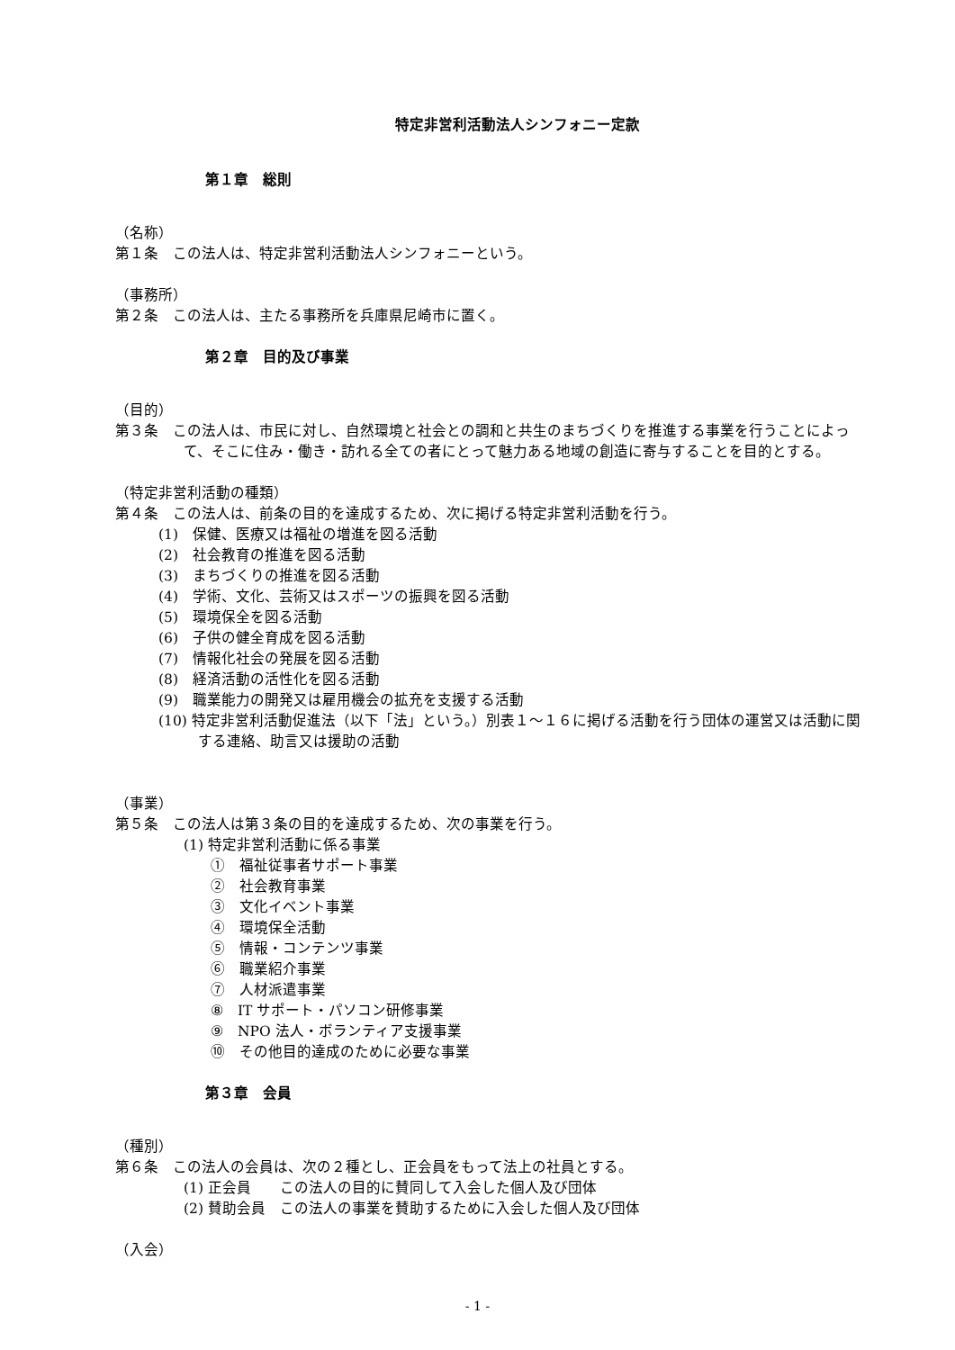特定非営利活動法人シンフォニー定款
第１章　総則
（名称）
第１条　この法人は、特定非営利活動法人シンフォニーという。
（事務所）
第２条　この法人は、主たる事務所を兵庫県尼崎市に置く。
第２章　目的及び事業
（目的）
第３条　この法人は、市民に対し、自然環境と社会との調和と共生のまちづくりを推進する事業を行うことによって、そこに住み・働き・訪れる全ての者にとって魅力ある地域の創造に寄与することを目的とする。
（特定非営利活動の種類）
第４条　この法人は、前条の目的を達成するため、次に掲げる特定非営利活動を行う。
(1)　保健、医療又は福祉の増進を図る活動
(2)　社会教育の推進を図る活動
(3)　まちづくりの推進を図る活動
(4)　学術、文化、芸術又はスポーツの振興を図る活動
(5)　環境保全を図る活動
(6)　子供の健全育成を図る活動
(7)　情報化社会の発展を図る活動
(8)　経済活動の活性化を図る活動
(9)　職業能力の開発又は雇用機会の拡充を支援する活動
(10) 特定非営利活動促進法（以下「法」という。）別表１～１６に掲げる活動を行う団体の運営又は活動に関する連絡、助言又は援助の活動
（事業）
第５条　この法人は第３条の目的を達成するため、次の事業を行う。
(1) 特定非営利活動に係る事業
①　福祉従事者サポート事業
②　社会教育事業
③　文化イベント事業
④　環境保全活動
⑤　情報・コンテンツ事業
⑥　職業紹介事業
⑦　人材派遣事業
⑧　IT サポート・パソコン研修事業
⑨　NPO 法人・ボランティア支援事業
⑩　その他目的達成のために必要な事業
第３章　会員
（種別）
第６条　この法人の会員は、次の２種とし、正会員をもって法上の社員とする。
(1) 正会員　　この法人の目的に賛同して入会した個人及び団体
(2) 賛助会員　この法人の事業を賛助するために入会した個人及び団体
（入会）
- 1 -